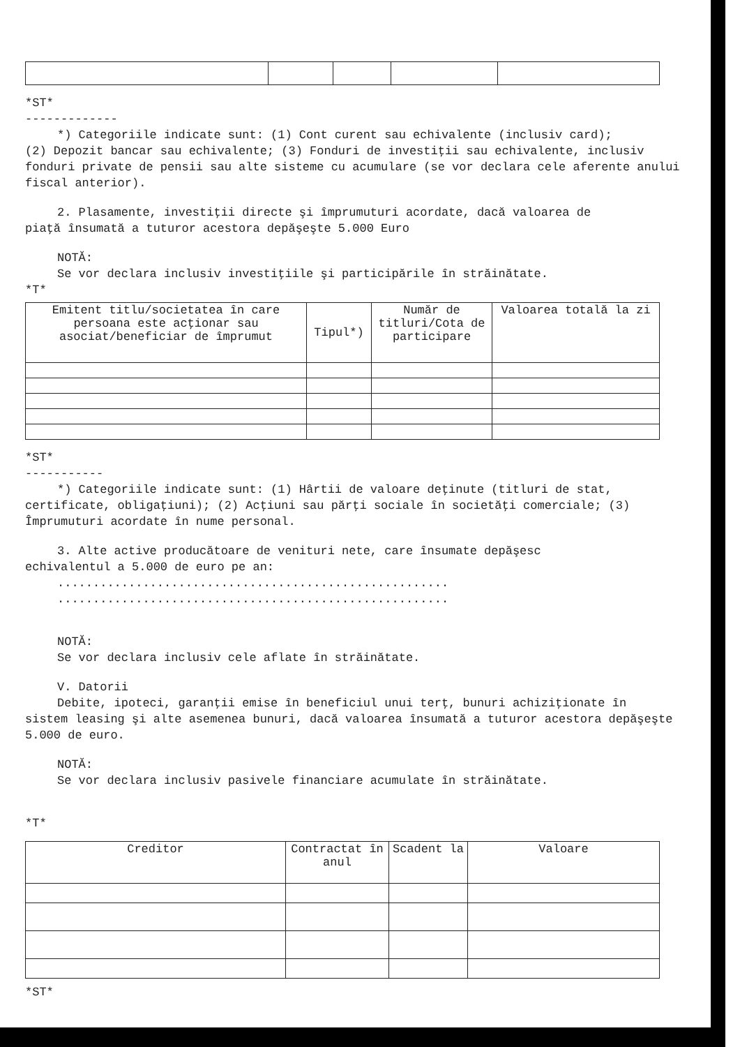*ST*
-------------
*) Categoriile indicate sunt: (1) Cont curent sau echivalente (inclusiv card);
(2) Depozit bancar sau echivalente; (3) Fonduri de investiţii sau echivalente, inclusiv fonduri private de pensii sau alte sisteme cu acumulare (se vor declara cele aferente anului fiscal anterior).
2. Plasamente, investiţii directe şi împrumuturi acordate, dacă valoarea de
piaţă însumată a tuturor acestora depăşeşte 5.000 Euro
NOTĂ:
Se vor declara inclusiv investiţiile şi participările în străinătate.
*T*
| Emitent titlu/societatea în care persoana este acţionar sau asociat/beneficiar de împrumut | Tipul*) | Număr de titluri/Cota de participare | Valoarea totală la zi |
| --- | --- | --- | --- |
*ST*
-----------
*) Categoriile indicate sunt: (1) Hârtii de valoare deţinute (titluri de stat,
certificate, obligaţiuni); (2) Acţiuni sau părţi sociale în societăţi comerciale; (3) Împrumuturi acordate în nume personal.
3. Alte active producătoare de venituri nete, care însumate depăşesc
echivalentul a 5.000 de euro pe an:
.......................................................
.......................................................
NOTĂ:
Se vor declara inclusiv cele aflate în străinătate.
V. Datorii
Debite, ipoteci, garanţii emise în beneficiul unui terţ, bunuri achiziţionate în
sistem leasing şi alte asemenea bunuri, dacă valoarea însumată a tuturor acestora depăşeşte 5.000 de euro.
NOTĂ:
Se vor declara inclusiv pasivele financiare acumulate în străinătate.
*T*
| Creditor | Contractat în anul | Scadent la | Valoare |
| --- | --- | --- | --- |
*ST*